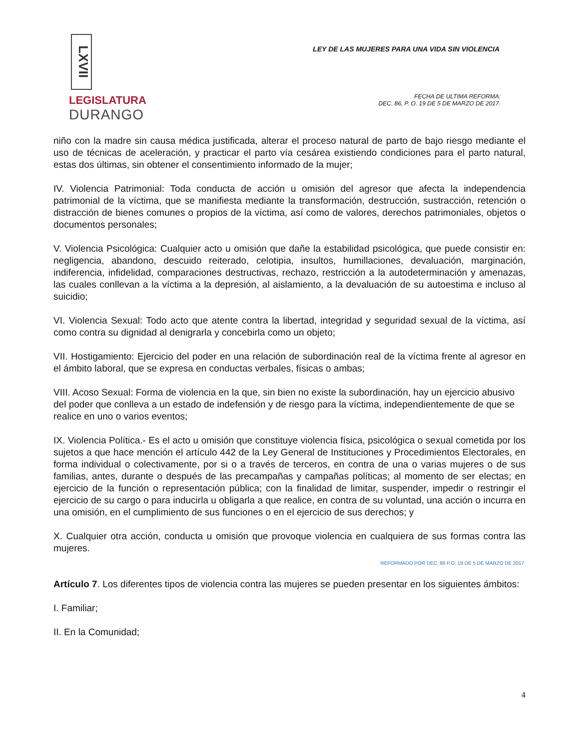LXVII
LEGISLATURA
DURANGO
LEY DE LAS MUJERES PARA UNA VIDA SIN VIOLENCIA
FECHA DE ULTIMA REFORMA:
DEC. 86, P. O. 19 DE 5 DE MARZO DE 2017.
niño con la madre sin causa médica justificada, alterar el proceso natural de parto de bajo riesgo mediante el uso de técnicas de aceleración, y practicar el parto vía cesárea existiendo condiciones para el parto natural, estas dos últimas, sin obtener el consentimiento informado de la mujer;
IV. Violencia Patrimonial: Toda conducta de acción u omisión del agresor que afecta la independencia patrimonial de la víctima, que se manifiesta mediante la transformación, destrucción, sustracción, retención o distracción de bienes comunes o propios de la víctima, así como de valores, derechos patrimoniales, objetos o documentos personales;
V. Violencia Psicológica: Cualquier acto u omisión que dañe la estabilidad psicológica, que puede consistir en: negligencia, abandono, descuido reiterado, celotipia, insultos, humillaciones, devaluación, marginación, indiferencia, infidelidad, comparaciones destructivas, rechazo, restricción a la autodeterminación y amenazas, las cuales conllevan a la víctima a la depresión, al aislamiento, a la devaluación de su autoestima e incluso al suicidio;
VI. Violencia Sexual: Todo acto que atente contra la libertad, integridad y seguridad sexual de la víctima, así como contra su dignidad al denigrarla y concebirla como un objeto;
VII. Hostigamiento: Ejercicio del poder en una relación de subordinación real de la víctima frente al agresor en el ámbito laboral, que se expresa en conductas verbales, físicas o ambas;
VIII. Acoso Sexual: Forma de violencia en la que, sin bien no existe la subordinación, hay un ejercicio abusivo del poder que conlleva a un estado de indefensión y de riesgo para la víctima, independientemente de que se realice en uno o varios eventos;
IX. Violencia Política.- Es el acto u omisión que constituye violencia física, psicológica o sexual cometida por los sujetos a que hace mención el artículo 442 de la Ley General de Instituciones y Procedimientos Electorales, en forma individual o colectivamente, por si o a través de terceros, en contra de una o varias mujeres o de sus familias, antes, durante o después de las precampañas y campañas políticas; al momento de ser electas; en ejercicio de la función o representación pública; con la finalidad de limitar, suspender, impedir o restringir el ejercicio de su cargo o para inducirla u obligarla a que realice, en contra de su voluntad, una acción o incurra en una omisión, en el cumplimiento de sus funciones o en el ejercicio de sus derechos; y
X. Cualquier otra acción, conducta u omisión que provoque violencia en cualquiera de sus formas contra las mujeres.
REFORMADO POR DEC. 86 P.O. 19 DE 5 DE MARZO DE 2017.
Artículo 7. Los diferentes tipos de violencia contra las mujeres se pueden presentar en los siguientes ámbitos:
I. Familiar;
II. En la Comunidad;
4